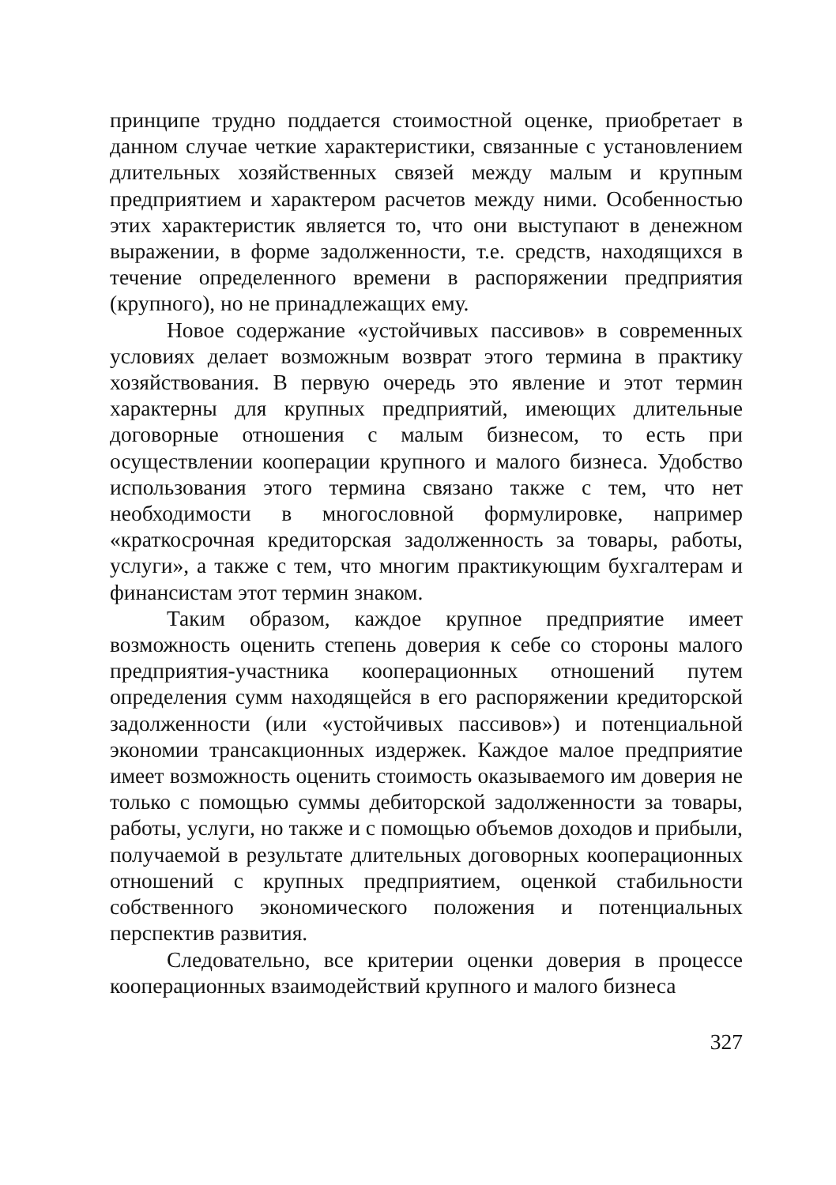принципе трудно поддается стоимостной оценке, приобретает в данном случае четкие характеристики, связанные с установлением длительных хозяйственных связей между малым и крупным предприятием и характером расчетов между ними. Особенностью этих характеристик является то, что они выступают в денежном выражении, в форме задолженности, т.е. средств, находящихся в течение определенного времени в распоряжении предприятия (крупного), но не принадлежащих ему.
Новое содержание «устойчивых пассивов» в современных условиях делает возможным возврат этого термина в практику хозяйствования. В первую очередь это явление и этот термин характерны для крупных предприятий, имеющих длительные договорные отношения с малым бизнесом, то есть при осуществлении кооперации крупного и малого бизнеса. Удобство использования этого термина связано также с тем, что нет необходимости в многословной формулировке, например «краткосрочная кредиторская задолженность за товары, работы, услуги», а также с тем, что многим практикующим бухгалтерам и финансистам этот термин знаком.
Таким образом, каждое крупное предприятие имеет возможность оценить степень доверия к себе со стороны малого предприятия-участника кооперационных отношений путем определения сумм находящейся в его распоряжении кредиторской задолженности (или «устойчивых пассивов») и потенциальной экономии трансакционных издержек. Каждое малое предприятие имеет возможность оценить стоимость оказываемого им доверия не только с помощью суммы дебиторской задолженности за товары, работы, услуги, но также и с помощью объемов доходов и прибыли, получаемой в результате длительных договорных кооперационных отношений с крупных предприятием, оценкой стабильности собственного экономического положения и потенциальных перспектив развития.
Следовательно, все критерии оценки доверия в процессе кооперационных взаимодействий крупного и малого бизнеса
327